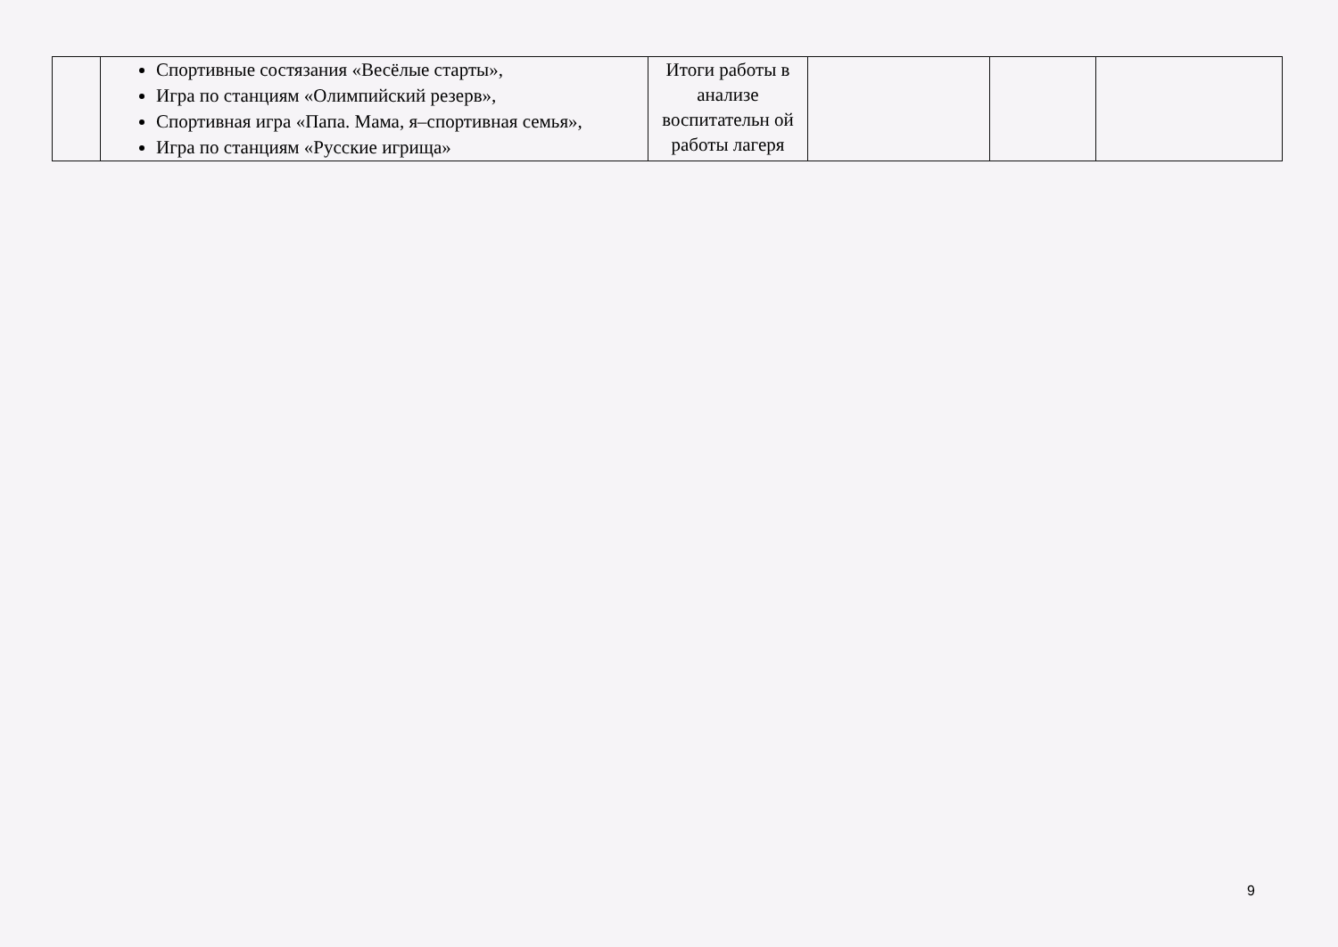| | Спортивные состязания «Весёлые старты», Игра по станциям «Олимпийский резерв», Спортивная игра «Папа. Мама, я–спортивная семья», Игра по станциям «Русские игрища» | Итоги работы в анализе воспитательн ой работы лагеря | | | |
9